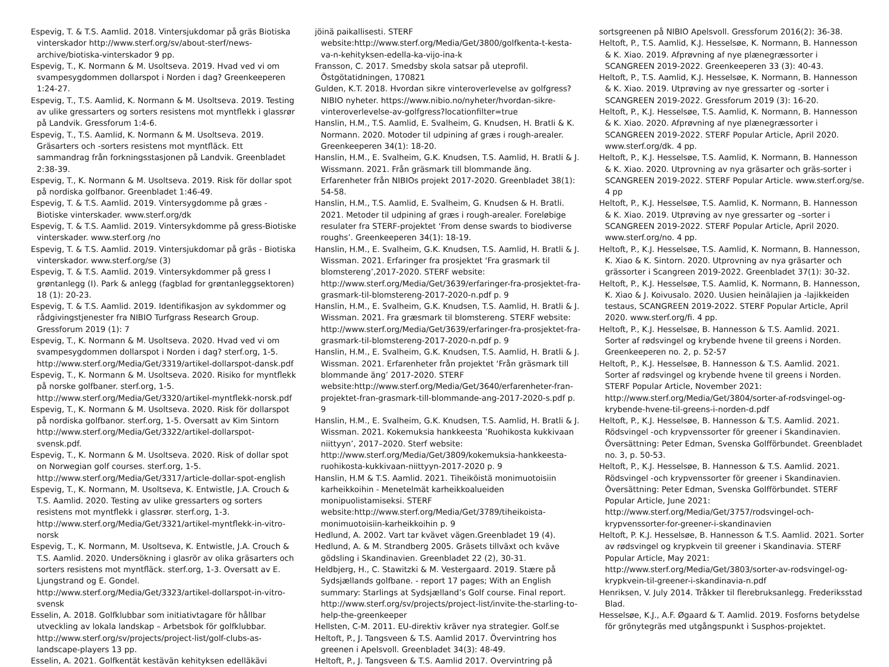Espevig, T. & T.S. Aamlid. 2018. Vintersjukdomar på gräs Biotiska vinterskador http://www.sterf.org/sv/about-sterf/news-archive/biotiska-vinterskador 9 pp.
Espevig, T., K. Normann & M. Usoltseva. 2019. Hvad ved vi om svampesygdommen dollarspot i Norden i dag? Greenkeeperen 1:24-27.
Espevig, T., T.S. Aamlid, K. Normann & M. Usoltseva. 2019. Testing av ulike gressarters og sorters resistens mot myntflekk i glassrør på Landvik. Gressforum 1:4-6.
Espevig, T., T.S. Aamlid, K. Normann & M. Usoltseva. 2019. Gräsarters och -sorters resistens mot myntfläck. Ett sammandrag från forkningsstasjonen på Landvik. Greenbladet 2:38-39.
Espevig, T., K. Normann & M. Usoltseva. 2019. Risk för dollar spot på nordiska golfbanor. Greenbladet 1:46-49.
Espevig, T. & T.S. Aamlid. 2019. Vintersygdomme på græs - Biotiske vinterskader. www.sterf.org/dk
Espevig, T. & T.S. Aamlid. 2019. Vintersykdomme på gress-Biotiske vinterskader. www.sterf.org /no
Espevig, T. & T.S. Aamlid. 2019. Vintersjukdomar på gräs - Biotiska vinterskador. www.sterf.org/se (3)
Espevig, T. & T.S. Aamlid. 2019. Vintersykdommer på gress I grøntanlegg (I). Park & anlegg (fagblad for grøntanleggsektoren) 18 (1): 20-23.
Espevig, T. & T.S. Aamlid. 2019. Identifikasjon av sykdommer og rådgivingstjenester fra NIBIO Turfgrass Research Group. Gressforum 2019 (1): 7
Espevig, T., K. Normann & M. Usoltseva. 2020. Hvad ved vi om svampesygdommen dollarspot i Norden i dag? sterf.org, 1-5. http://www.sterf.org/Media/Get/3319/artikel-dollarspot-dansk.pdf
Espevig, T., K. Normann & M. Usoltseva. 2020. Risiko for myntflekk på norske golfbaner. sterf.org, 1-5. http://www.sterf.org/Media/Get/3320/artikel-myntflekk-norsk.pdf
Espevig, T., K. Normann & M. Usoltseva. 2020. Risk för dollarspot på nordiska golfbanor. sterf.org, 1-5. Oversatt av Kim Sintorn http://www.sterf.org/Media/Get/3322/artikel-dollarspot-svensk.pdf.
Espevig, T., K. Normann & M. Usoltseva. 2020. Risk of dollar spot on Norwegian golf courses. sterf.org, 1-5. http://www.sterf.org/Media/Get/3317/article-dollar-spot-english
Espevig, T., K. Normann, M. Usoltseva, K. Entwistle, J.A. Crouch & T.S. Aamlid. 2020. Testing av ulike gressarters og sorters resistens mot myntflekk i glassrør. sterf.org, 1-3. http://www.sterf.org/Media/Get/3321/artikel-myntflekk-in-vitro-norsk
Espevig, T., K. Normann, M. Usoltseva, K. Entwistle, J.A. Crouch & T.S. Aamlid. 2020. Undersökning i glasrör av olika gräsarters och sorters resistens mot myntfläck. sterf.org, 1-3. Oversatt av E. Ljungstrand og E. Gondel. http://www.sterf.org/Media/Get/3323/artikel-dollarspot-in-vitro-svensk
Esselin, A. 2018. Golfklubbar som initiativtagare för hållbar utveckling av lokala landskap – Arbetsbok för golfklubbar. http://www.sterf.org/sv/projects/project-list/golf-clubs-as-landscape-players 13 pp.
Esselin, A. 2021. Golfkentät kestävän kehityksen edelläkävi
jöinä paikallisesti. STERF website:http://www.sterf.org/Media/Get/3800/golfkenta-t-kesta-va-n-kehityksen-edella-ka-vijo-ina-k
Fransson, C. 2017. Smedsby skola satsar på uteprofil. Östgötatidningen, 170821
Gulden, K.T. 2018. Hvordan sikre vinteroverlevelse av golfgress? NIBIO nyheter. https://www.nibio.no/nyheter/hvordan-sikre-vinteroverlevelse-av-golfgress?locationfilter=true
Hanslin, H.M., T.S. Aamlid, E. Svalheim, G. Knudsen, H. Bratli & K. Normann. 2020. Motoder til udpining af græs i rough-arealer. Greenkeeperen 34(1): 18-20.
Hanslin, H.M., E. Svalheim, G.K. Knudsen, T.S. Aamlid, H. Bratli & J. Wissmann. 2021. Från gräsmark till blommande äng. Erfarenheter från NIBIOs projekt 2017-2020. Greenbladet 38(1): 54-58.
Hanslin, H.M., T.S. Aamlid, E. Svalheim, G. Knudsen & H. Bratli. 2021. Metoder til udpining af græs i rough-arealer. Foreløbige resulater fra STERF-projektet ‘From dense swards to biodiverse roughs’. Greenkeeperen 34(1): 18-19.
Hanslin, H.M., E. Svalheim, G.K. Knudsen, T.S. Aamlid, H. Bratli & J. Wissman. 2021. Erfaringer fra prosjektet ‘Fra grasmark til blomstereng’,2017-2020. STERF website: http://www.sterf.org/Media/Get/3639/erfaringer-fra-prosjektet-fra-grasmark-til-blomstereng-2017-2020-n.pdf p. 9
Hanslin, H.M., E. Svalheim, G.K. Knudsen, T.S. Aamlid, H. Bratli & J. Wissman. 2021. Fra græsmark til blomstereng. STERF website: http://www.sterf.org/Media/Get/3639/erfaringer-fra-prosjektet-fra-grasmark-til-blomstereng-2017-2020-n.pdf p. 9
Hanslin, H.M., E. Svalheim, G.K. Knudsen, T.S. Aamlid, H. Bratli & J. Wissman. 2021. Erfarenheter från projektet ‘Från gräsmark till blommande äng’ 2017-2020. STERF website:http://www.sterf.org/Media/Get/3640/erfarenheter-fran-projektet-fran-grasmark-till-blommande-ang-2017-2020-s.pdf p. 9
Hanslin, H.M., E. Svalheim, G.K. Knudsen, T.S. Aamlid, H. Bratli & J. Wissman. 2021. Kokemuksia hankkeesta ’Ruohikosta kukkivaan niittyyn’, 2017–2020. Sterf website: http://www.sterf.org/Media/Get/3809/kokemuksia-hankkeesta-ruohikosta-kukkivaan-niittyyn-2017-2020 p. 9
Hanslin, H.M & T.S. Aamlid. 2021. Tiheiköistä monimuotoisiin karheikkoihin - Menetelmät karheikkoalueiden monipuolistamiseksi. STERF website:http://www.sterf.org/Media/Get/3789/tiheikoista-monimuotoisiin-karheikkoihin p. 9
Hedlund, A. 2002. Vart tar kvävet vägen.Greenbladet 19 (4).
Hedlund, A. & M. Strandberg 2005. Gräsets tillväxt och kväve gödsling i Skandinavien. Greenbladet 22 (2), 30-31.
Heldbjerg, H., C. Stawitzki & M. Vestergaard. 2019. Stære på Sydsjællands golfbane. - report 17 pages; With an English summary: Starlings at Sydsjælland’s Golf course. Final report. http://www.sterf.org/sv/projects/project-list/invite-the-starling-to-help-the-greenkeeper
Hellsten, C-M. 2011. EU-direktiv kräver nya strategier. Golf.se
Heltoft, P., J. Tangsveen & T.S. Aamlid 2017. Övervintring hos greenen i Apelsvoll. Greenbladet 34(3): 48-49.
Heltoft, P., J. Tangsveen & T.S. Aamlid 2017. Overvintring på
sortsgreenen på NIBIO Apelsvoll. Gressforum 2016(2): 36-38.
Heltoft, P., T.S. Aamlid, K.J. Hesselsøe, K. Normann, B. Hannesson & K. Xiao. 2019. Afprøvning af nye plænegræssorter i SCANGREEN 2019-2022. Greenkeeperen 33 (3): 40-43.
Heltoft, P., T.S. Aamlid, K.J. Hesselsøe, K. Normann, B. Hannesson & K. Xiao. 2019. Utprøving av nye gressarter og -sorter i SCANGREEN 2019-2022. Gressforum 2019 (3): 16-20.
Heltoft, P., K.J. Hesselsøe, T.S. Aamlid, K. Normann, B. Hannesson & K. Xiao. 2020. Afprøvning af nye plænegræssorter i SCANGREEN 2019-2022. STERF Popular Article, April 2020. www.sterf.org/dk. 4 pp.
Heltoft, P., K.J. Hesselsøe, T.S. Aamlid, K. Normann, B. Hannesson & K. Xiao. 2020. Utprovning av nya gräsarter och gräs-sorter i SCANGREEN 2019-2022. STERF Popular Article. www.sterf.org/se. 4 pp
Heltoft, P., K.J. Hesselsøe, T.S. Aamlid, K. Normann, B. Hannesson & K. Xiao. 2019. Utprøving av nye gressarter og –sorter i SCANGREEN 2019-2022. STERF Popular Article, April 2020. www.sterf.org/no. 4 pp.
Heltoft, P., K.J. Hesselsøe, T.S. Aamlid, K. Normann, B. Hannesson, K. Xiao & K. Sintorn. 2020. Utprovning av nya gräsarter och grässorter i Scangreen 2019-2022. Greenbladet 37(1): 30-32.
Heltoft, P., K.J. Hesselsøe, T.S. Aamlid, K. Normann, B. Hannesson, K. Xiao & J. Koivusalo. 2020. Uusien heinälajien ja -lajikkeiden testaus, SCANGREEN 2019-2022. STERF Popular Article, April 2020. www.sterf.org/fi. 4 pp.
Heltoft, P., K.J. Hesselsøe, B. Hannesson & T.S. Aamlid. 2021. Sorter af rødsvingel og krybende hvene til greens i Norden. Greenkeeperen no. 2, p. 52-57
Heltoft, P., K.J. Hesselsøe, B. Hannesson & T.S. Aamlid. 2021. Sorter af rødsvingel og krybende hvene til greens i Norden. STERF Popular Article, November 2021: http://www.sterf.org/Media/Get/3804/sorter-af-rodsvingel-og-krybende-hvene-til-greens-i-norden-d.pdf
Heltoft, P., K.J. Hesselsøe, B. Hannesson & T.S. Aamlid. 2021. Rödsvingel -och krypvenssorter för greener i Skandinavien. Översättning: Peter Edman, Svenska Golfförbundet. Greenbladet no. 3, p. 50-53.
Heltoft, P., K.J. Hesselsøe, B. Hannesson & T.S. Aamlid. 2021. Rödsvingel -och krypvenssorter för greener i Skandinavien. Översättning: Peter Edman, Svenska Golfförbundet. STERF Popular Article, June 2021: http://www.sterf.org/Media/Get/3757/rodsvingel-och-krypvenssorter-for-greener-i-skandinavien
Heltoft, P. K.J. Hesselsøe, B. Hannesson & T.S. Aamlid. 2021. Sorter av rødsvingel og krypkvein til greener i Skandinavia. STERF Popular Article, May 2021: http://www.sterf.org/Media/Get/3803/sorter-av-rodsvingel-og-krypkvein-til-greener-i-skandinavia-n.pdf
Henriksen, V. July 2014. Tråkker til flerebruksanlegg. Frederiksstad Blad.
Hesselsøe, K.J., A.F. Øgaard & T. Aamlid. 2019. Fosforns betydelse för grönytegräs med utgångspunkt i Susphos-projektet.